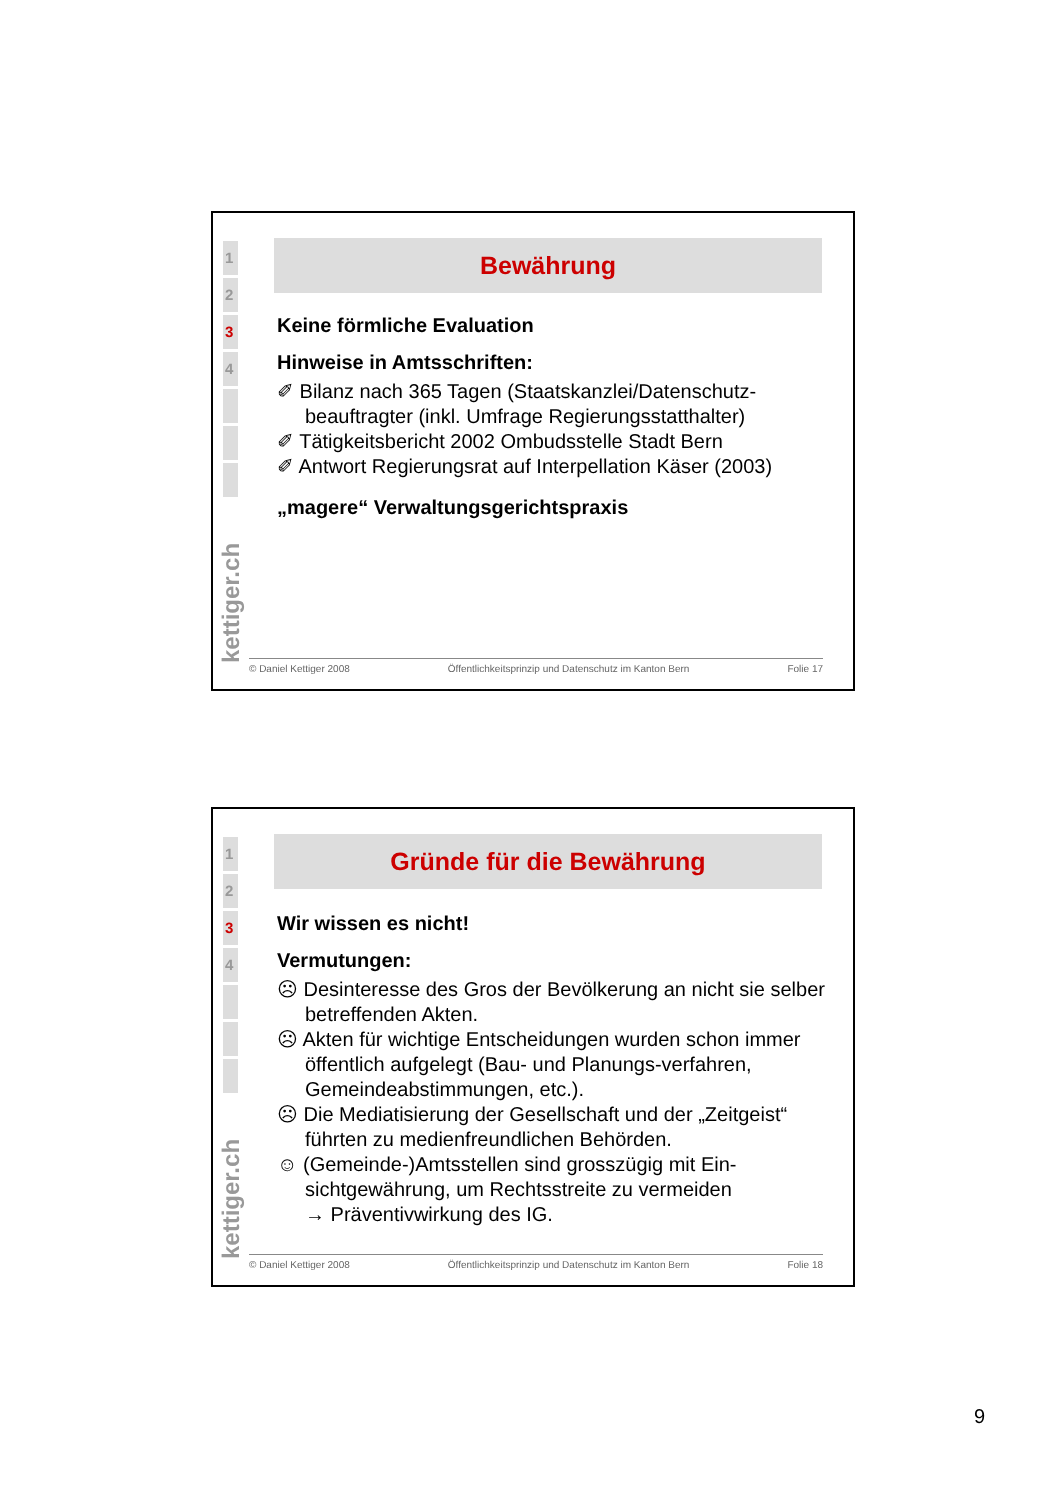1
2
3
4
kettiger.ch
Bewährung
Keine förmliche Evaluation
Hinweise in Amtsschriften:
✐ Bilanz nach 365 Tagen (Staatskanzlei/Datenschutz-beauftragter (inkl. Umfrage Regierungsstatthalter)
✐ Tätigkeitsbericht 2002 Ombudsstelle Stadt Bern
✐ Antwort Regierungsrat auf Interpellation Käser (2003)
„magere“ Verwaltungsgerichtspraxis
© Daniel Kettiger 2008 Öffentlichkeitsprinzip und Datenschutz im Kanton Bern Folie 17
1
2
3
4
kettiger.ch
Gründe für die Bewährung
Wir wissen es nicht!
Vermutungen:
☹ Desinteresse des Gros der Bevölkerung an nicht sie selber betreffenden Akten.
☹ Akten für wichtige Entscheidungen wurden schon immer öffentlich aufgelegt (Bau- und Planungs-verfahren, Gemeindeabstimmungen, etc.).
☹ Die Mediatisierung der Gesellschaft und der „Zeitgeist“ führten zu medienfreundlichen Behörden.
☺ (Gemeinde-)Amtsstellen sind grosszügig mit Ein-sichtgewährung, um Rechtsstreite zu vermeiden
→ Präventivwirkung des IG.
© Daniel Kettiger 2008 Öffentlichkeitsprinzip und Datenschutz im Kanton Bern Folie 18
9